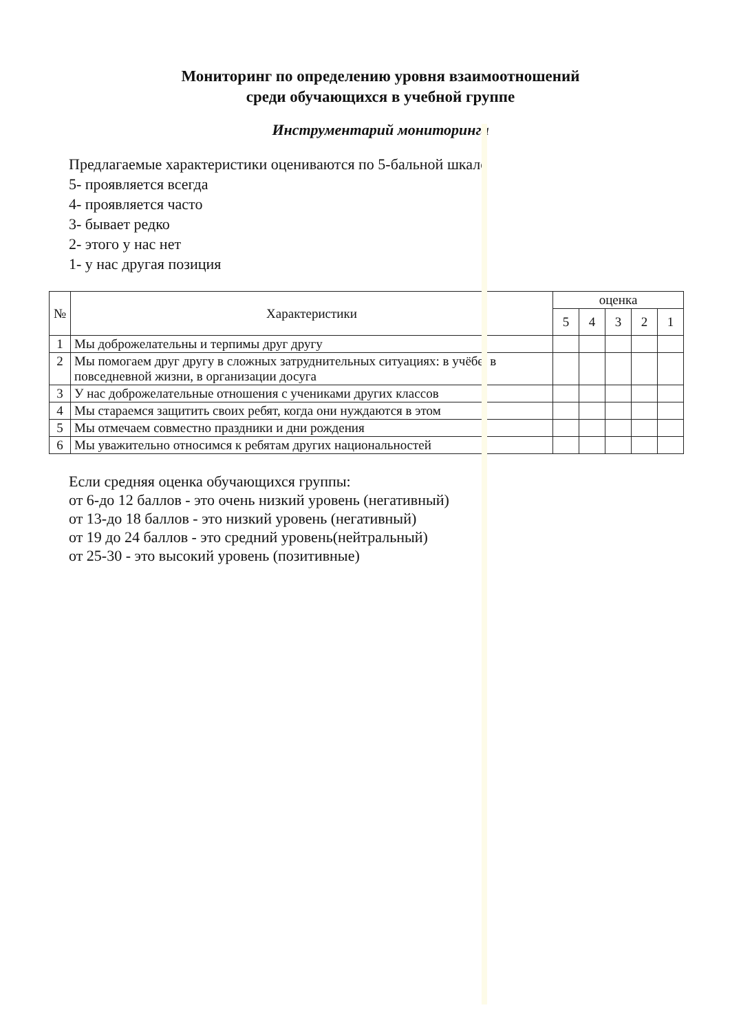Мониторинг по определению уровня взаимоотношений
среди обучающихся в учебной группе
Инструментарий мониторинга
Предлагаемые характеристики оцениваются по 5-бальной шкале
5- проявляется всегда
4- проявляется часто
3- бывает редко
2- этого у нас нет
1- у нас другая позиция
| № | Характеристики | оценка | | | | |
| --- | --- | --- | --- | --- | --- | --- |
| | | 5 | 4 | 3 | 2 | 1 |
| 1 | Мы доброжелательны и терпимы друг другу | | | | | |
| 2 | Мы помогаем друг другу в сложных затруднительных ситуациях: в учёбе, в повседневной жизни, в организации досуга | | | | | |
| 3 | У нас доброжелательные отношения с учениками других классов | | | | | |
| 4 | Мы стараемся защитить своих ребят, когда они нуждаются в этом | | | | | |
| 5 | Мы отмечаем совместно праздники и дни рождения | | | | | |
| 6 | Мы уважительно относимся к ребятам других национальностей | | | | | |
Если средняя оценка обучающихся группы:
от 6-до 12 баллов - это очень низкий уровень (негативный)
от 13-до 18 баллов - это низкий уровень (негативный)
от 19 до 24 баллов - это средний уровень(нейтральный)
от 25-30 - это высокий уровень (позитивные)